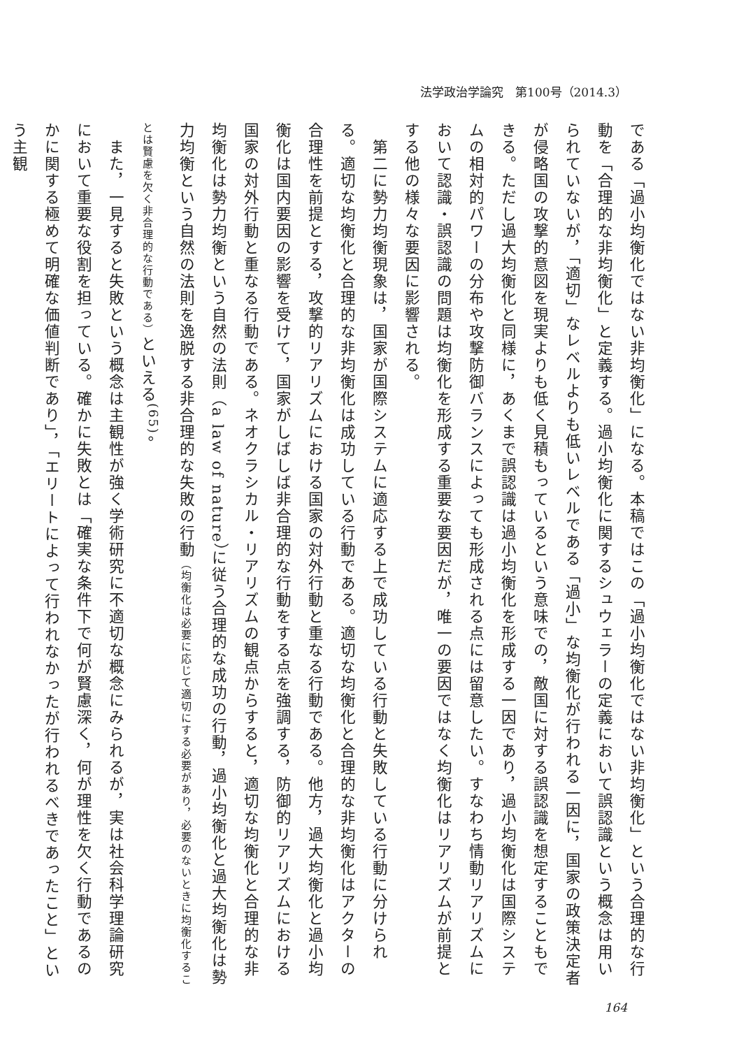法学政治学論究　第100号（2014.3）
である「過小均衡化ではない非均衡化」になる。本稿ではこの「過小均衡化ではない非均衡化」という合理的な行動を「合理的な非均衡化」と定義する。過小均衡化に関するシュウェラーの定義において誤認識という概念は用いられていないが，「適切」なレベルよりも低いレベルである「過小」な均衡化が行われる一因に，国家の政策決定者が侵略国の攻撃的意図を現実よりも低く見積もっているという意味での，敵国に対する誤認識を想定することもできる。ただし過大均衡化と同様に，あくまで誤認識は過小均衡化を形成する一因であり，過小均衡化は国際システムの相対的パワーの分布や攻撃防御バランスによっても形成される点には留意したい。すなわち情動リアリズムにおいて認識・誤認識の問題は均衡化を形成する重要な要因だが，唯一の要因ではなく均衡化はリアリズムが前提とする他の様々な要因に影響される。
　第二に勢力均衡現象は，国家が国際システムに適応する上で成功している行動と失敗している行動に分けられる。適切な均衡化と合理的な非均衡化は成功している行動である。適切な均衡化と合理的な非均衡化はアクターの合理性を前提とする，攻撃的リアリズムにおける国家の対外行動と重なる行動である。他方，過大均衡化と過小均衡化は国内要因の影響を受けて，国家がしばしば非合理的な行動をする点を強調する，防御的リアリズムにおける国家の対外行動と重なる行動である。ネオクラシカル・リアリズムの観点からすると，適切な均衡化と合理的な非均衡化は勢力均衡という自然の法則（a law of nature）に従う合理的な成功の行動，過小均衡化と過大均衡化は勢力均衡という自然の法則を逸脱する非合理的な失敗の行動（均衡化は必要に応じて適切にする必要があり，必要のないときに均衡化することは賢慮を欠く非合理的な行動である）といえる<sup>(65)</sup>。
　また，一見すると失敗という概念は主観性が強く学術研究に不適切な概念にみられるが，実は社会科学理論研究において重要な役割を担っている。確かに失敗とは「確実な条件下で何が賢慮深く，何が理性を欠く行動であるのかに関する極めて明確な価値判断であり」，「エリートによって行われなかったが行われるべきであったこと」という主観
164